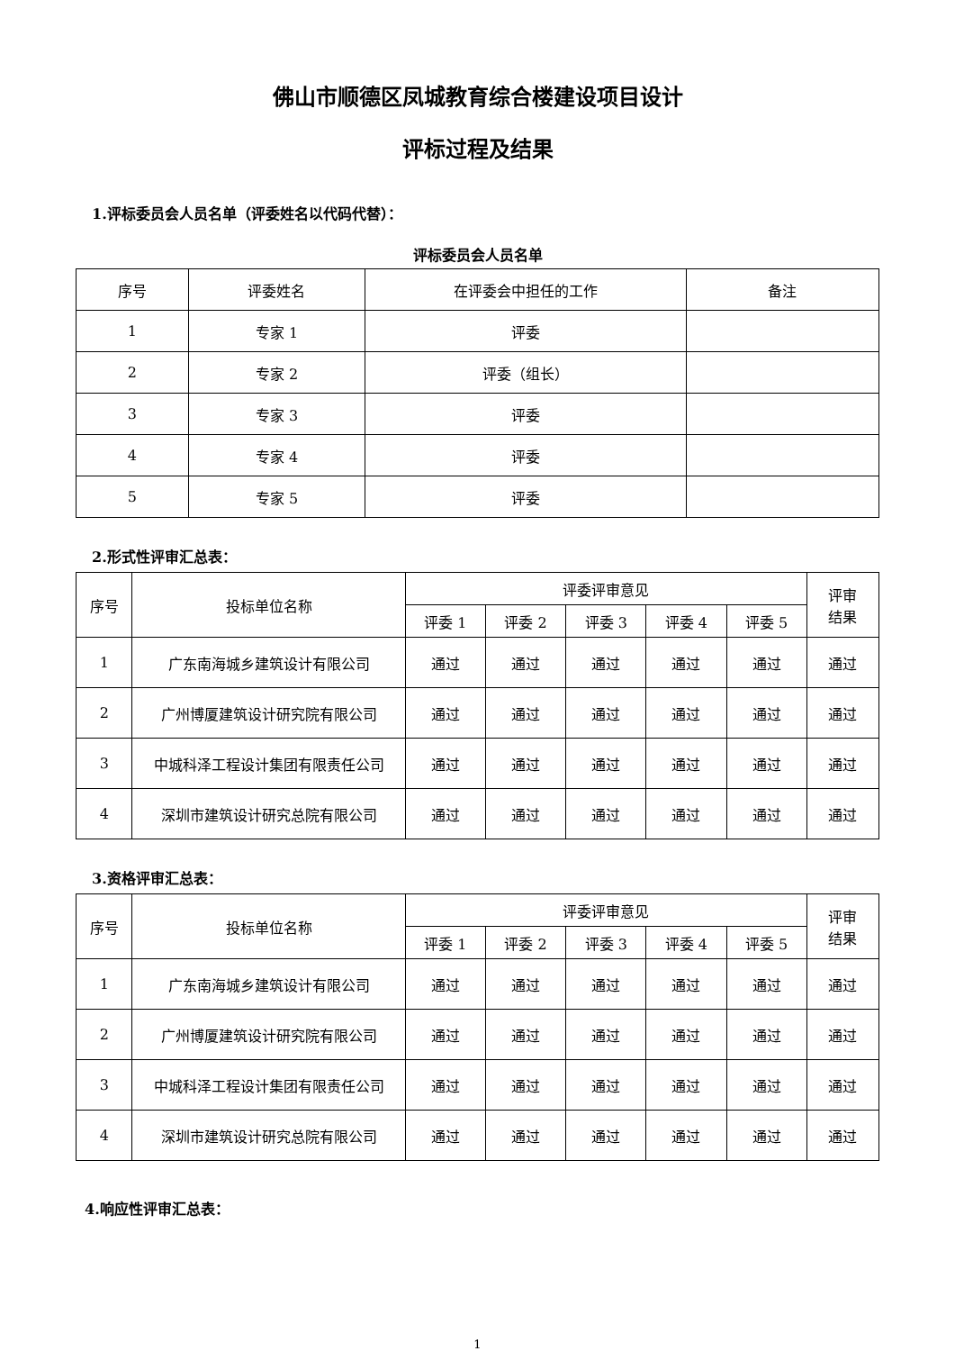佛山市顺德区凤城教育综合楼建设项目设计
评标过程及结果
1.评标委员会人员名单（评委姓名以代码代替）：
评标委员会人员名单
| 序号 | 评委姓名 | 在评委会中担任的工作 | 备注 |
| --- | --- | --- | --- |
| 1 | 专家 1 | 评委 | |
| 2 | 专家 2 | 评委（组长） | |
| 3 | 专家 3 | 评委 | |
| 4 | 专家 4 | 评委 | |
| 5 | 专家 5 | 评委 | |
2.形式性评审汇总表：
| 序号 | 投标单位名称 | 评委评审意见 | | | | | 评审 结果 |
| --- | --- | --- | --- | --- | --- | --- | --- |
| | | 评委 1 | 评委 2 | 评委 3 | 评委 4 | 评委 5 | |
| 1 | 广东南海城乡建筑设计有限公司 | 通过 | 通过 | 通过 | 通过 | 通过 | 通过 |
| 2 | 广州博厦建筑设计研究院有限公司 | 通过 | 通过 | 通过 | 通过 | 通过 | 通过 |
| 3 | 中城科泽工程设计集团有限责任公司 | 通过 | 通过 | 通过 | 通过 | 通过 | 通过 |
| 4 | 深圳市建筑设计研究总院有限公司 | 通过 | 通过 | 通过 | 通过 | 通过 | 通过 |
3.资格评审汇总表：
| 序号 | 投标单位名称 | 评委评审意见 | | | | | 评审 结果 |
| --- | --- | --- | --- | --- | --- | --- | --- |
| | | 评委 1 | 评委 2 | 评委 3 | 评委 4 | 评委 5 | |
| 1 | 广东南海城乡建筑设计有限公司 | 通过 | 通过 | 通过 | 通过 | 通过 | 通过 |
| 2 | 广州博厦建筑设计研究院有限公司 | 通过 | 通过 | 通过 | 通过 | 通过 | 通过 |
| 3 | 中城科泽工程设计集团有限责任公司 | 通过 | 通过 | 通过 | 通过 | 通过 | 通过 |
| 4 | 深圳市建筑设计研究总院有限公司 | 通过 | 通过 | 通过 | 通过 | 通过 | 通过 |
4.响应性评审汇总表：
1